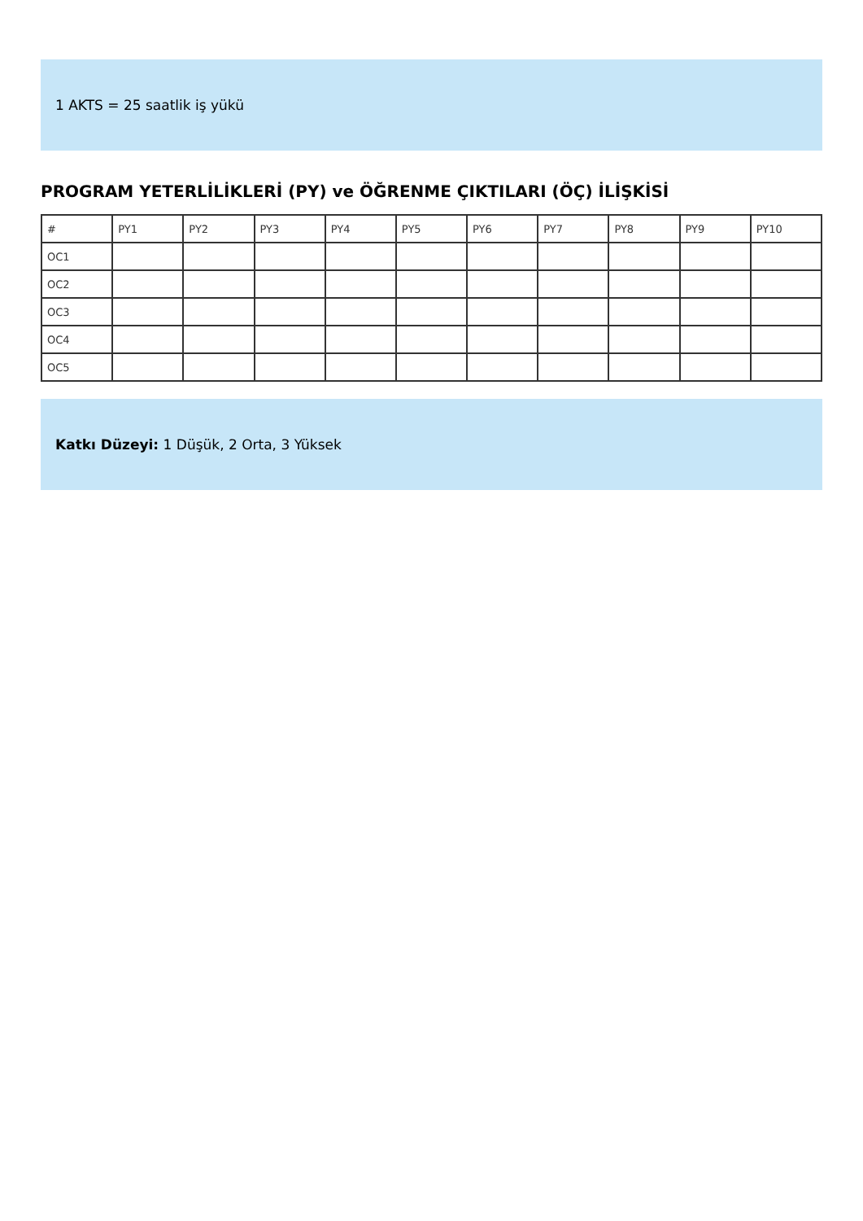1 AKTS = 25 saatlik iş yükü
PROGRAM YETERLİLİKLERİ (PY) ve ÖĞRENME ÇIKTILARI (ÖÇ) İLİŞKİSİ
| # | PY1 | PY2 | PY3 | PY4 | PY5 | PY6 | PY7 | PY8 | PY9 | PY10 |
| OC1 | | | | | | | | | | |
| OC2 | | | | | | | | | | |
| OC3 | | | | | | | | | | |
| OC4 | | | | | | | | | | |
| OC5 | | | | | | | | | | |
Katkı Düzeyi: 1 Düşük, 2 Orta, 3 Yüksek